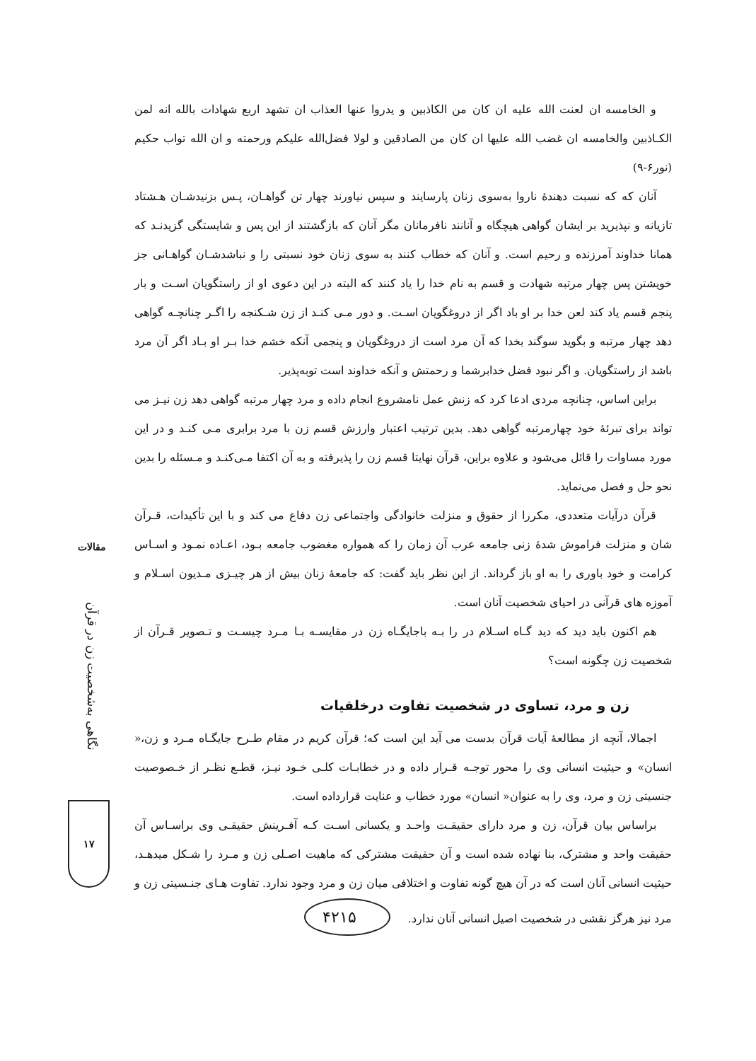و الخامسه ان لعنت الله علیه ان کان من الکاذبین و یدروا عنها العذاب ان تشهد اربع شهادات بالله انه لمن الکـاذبین والخامسه ان غضب الله علیها ان کان من الصادقین و لولا فضل‌الله علیکم ورحمته و ان الله تواب حکیم (نور۶-۹)
آنان که که نسبت دهندهٔ ناروا به‌سوی زنان پارسایند و سپس نیاورند چهار تن گواهـان، پـس بزنیدشـان هـشتاد تازیانه و نپذیرید بر ایشان گواهی هیچگاه و آنانند نافرمانان مگر آنان که بازگشتند از این پس و شایستگی گزیدنـد که همانا خداوند آمرزنده و رحیم است. و آنان که خطاب کنند به سوی زنان خود نسبتی را و نباشدشـان گواهـانی جز خویشتن پس چهار مرتبه شهادت و قسم به نام خدا را یاد کنند که البته در این دعوی او از راستگویان اسـت و بار پنجم قسم یاد کند لعن خدا بر او باد اگر از دروغگویان اسـت. و دور مـی کنـد از زن شـکنجه را اگـر چنانچـه گواهی دهد چهار مرتبه و بگوید سوگند بخدا که آن مرد است از دروغگویان و پنجمی آنکه خشم خدا بـر او بـاد اگر آن مرد باشد از راستگویان. و اگر نبود فضل خدابرشما و رحمتش و آنکه خداوند است توبه‌پذیر.
براین اساس، چنانچه مردی ادعا کرد که زنش عمل نامشروع انجام داده و مرد چهار مرتبه گواهی دهد زن نیـز می تواند برای تبرئهٔ خود چهارمرتبه گواهی دهد. بدین ترتیب اعتبار وارزش قسم زن با مرد برابری مـی کنـد و در این مورد مساوات را قائل می‌شود و علاوه براین، قرآن نهایتا قسم زن را پذیرفته و به آن اکتفا مـی‌کنـد و مـسئله را بدین نحو حل و فصل می‌نماید.
قرآن درآیات متعددی، مکررا از حقوق و منزلت خانوادگی واجتماعی زن دفاع می کند و با این تأکیدات، قـرآن شان و منزلت فراموش شدهٔ زنی جامعه عرب آن زمان را که همواره مغضوب جامعه بـود، اعـاده نمـود و اسـاس کرامت و خود باوری را به او باز گرداند. از این نظر باید گفت: که جامعهٔ زنان بیش از هر چیـزی مـدیون اسـلام و آموزه های قرآنی در احیای شخصیت آنان است.
هم اکنون باید دید که دید گـاه اسـلام در را بـه باجایگـاه زن در مقایسـه بـا مـرد چیسـت و تـصویر قـرآن از شخصیت زن چگونه است؟
زن و مرد، تساوی در شخصیت تفاوت درخلقیات
اجمالا، آنچه از مطالعهٔ آیات قرآن بدست می آید این است که؛ قرآن کریم در مقام طـرح جایگـاه مـرد و زن،« انسان» و حیثیت انسانی وی را محور توجـه قـرار داده و در خطابـات کلـی خـود نیـز، قطـع نظـر از خـصوصیت جنسیتی زن و مرد، وی را به عنوان« انسان» مورد خطاب و عنایت قرارداده است.
براساس بیان قرآن، زن و مرد دارای حقیقـت واحـد و یکسانی اسـت کـه آفـرینش حقیقـی وی براسـاس آن حقیقت واحد و مشترک، بنا نهاده شده است و آن حقیقت مشترکی که ماهیت اصـلی زن و مـرد را شـکل میدهـد، حیثیت انسانی آنان است که در آن هیچ گونه تفاوت و اختلافی میان زن و مرد وجود ندارد. تفاوت هـای جنـسیتی زن و مرد نیز هرگز نقشی در شخصیت اصیل انسانی آنان ندارد. ۴۲۱۵
مقالات
نگاهی به‌شخصیت زن در قرآن
۱۷